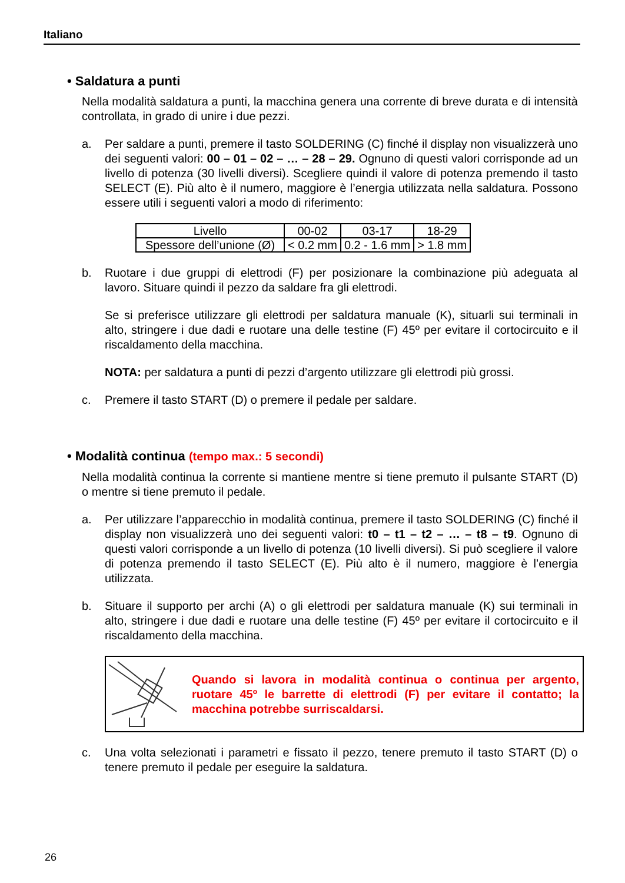Italiano
• Saldatura a punti
Nella modalità saldatura a punti, la macchina genera una corrente di breve durata e di intensità controllata, in grado di unire i due pezzi.
a. Per saldare a punti, premere il tasto SOLDERING (C) finché il display non visualizzerà uno dei seguenti valori: 00 – 01 – 02 – … – 28 – 29. Ognuno di questi valori corrisponde ad un livello di potenza (30 livelli diversi). Scegliere quindi il valore di potenza premendo il tasto SELECT (E). Più alto è il numero, maggiore è l’energia utilizzata nella saldatura. Possono essere utili i seguenti valori a modo di riferimento:
| Livello | 00-02 | 03-17 | 18-29 |
| Spessore dell’unione (Ø) | < 0.2 mm | 0.2 - 1.6 mm | > 1.8 mm |
b. Ruotare i due gruppi di elettrodi (F) per posizionare la combinazione più adeguata al lavoro. Situare quindi il pezzo da saldare fra gli elettrodi.
Se si preferisce utilizzare gli elettrodi per saldatura manuale (K), situarli sui terminali in alto, stringere i due dadi e ruotare una delle testine (F) 45º per evitare il cortocircuito e il riscaldamento della macchina.
NOTA: per saldatura a punti di pezzi d’argento utilizzare gli elettrodi più grossi.
c. Premere il tasto START (D) o premere il pedale per saldare.
• Modalità continua (tempo max.: 5 secondi)
Nella modalità continua la corrente si mantiene mentre si tiene premuto il pulsante START (D) o mentre si tiene premuto il pedale.
a. Per utilizzare l’apparecchio in modalità continua, premere il tasto SOLDERING (C) finché il display non visualizzerà uno dei seguenti valori: t0 – t1 – t2 – … – t8 – t9. Ognuno di questi valori corrisponde a un livello di potenza (10 livelli diversi). Si può scegliere il valore di potenza premendo il tasto SELECT (E). Più alto è il numero, maggiore è l’energia utilizzata.
b. Situare il supporto per archi (A) o gli elettrodi per saldatura manuale (K) sui terminali in alto, stringere i due dadi e ruotare una delle testine (F) 45º per evitare il cortocircuito e il riscaldamento della macchina.
Quando si lavora in modalità continua o continua per argento, ruotare 45º le barrette di elettrodi (F) per evitare il contatto; la macchina potrebbe surriscaldarsi.
c. Una volta selezionati i parametri e fissato il pezzo, tenere premuto il tasto START (D) o tenere premuto il pedale per eseguire la saldatura.
26